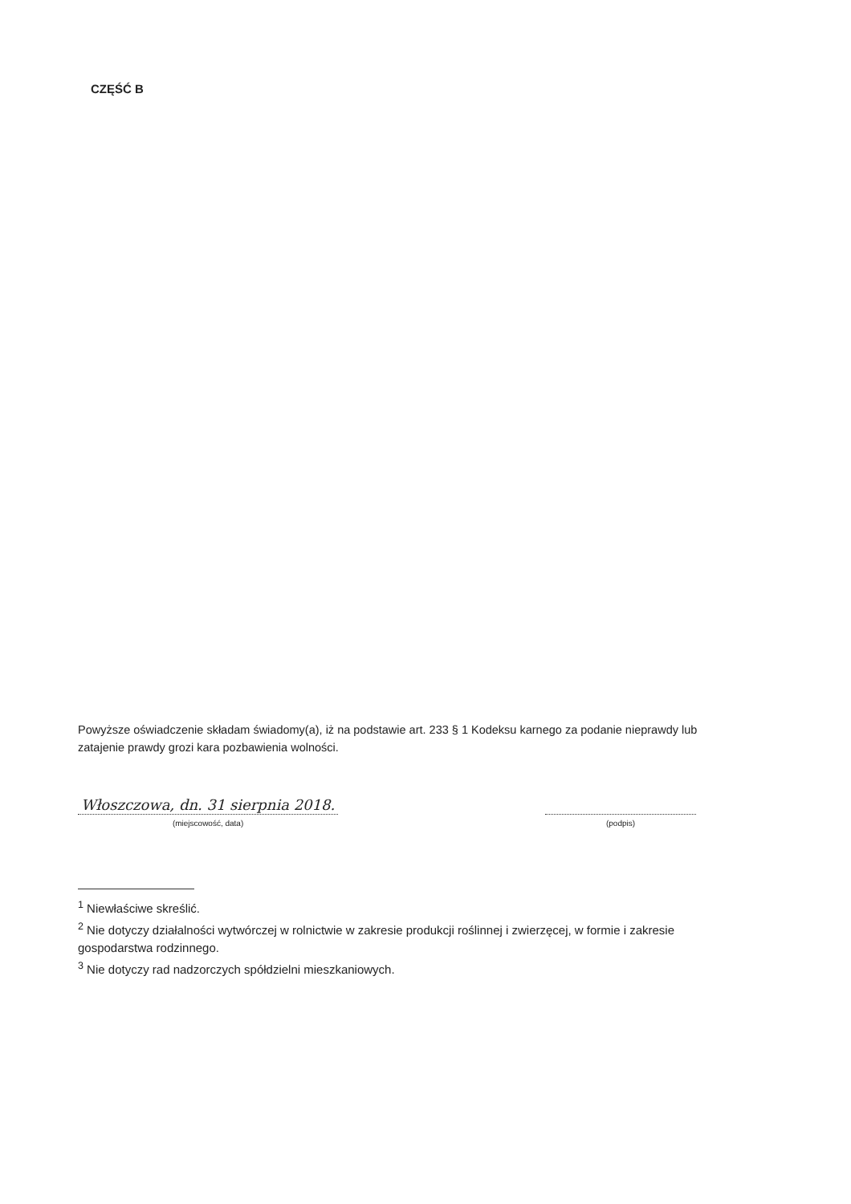CZĘŚĆ B
Powyższe oświadczenie składam świadomy(a), iż na podstawie art. 233 § 1 Kodeksu karnego za podanie nieprawdy lub zatajenie prawdy grozi kara pozbawienia wolności.
Włoszczowa, dn. 31 sierpnia 2018.
(miejscowość, data)
(podpis)
<sup>1</sup> Niewłaściwe skreślić.
<sup>2</sup> Nie dotyczy działalności wytwórczej w rolnictwie w zakresie produkcji roślinnej i zwierzęcej, w formie i zakresie gospodarstwa rodzinnego.
<sup>3</sup> Nie dotyczy rad nadzorczych spółdzielni mieszkaniowych.